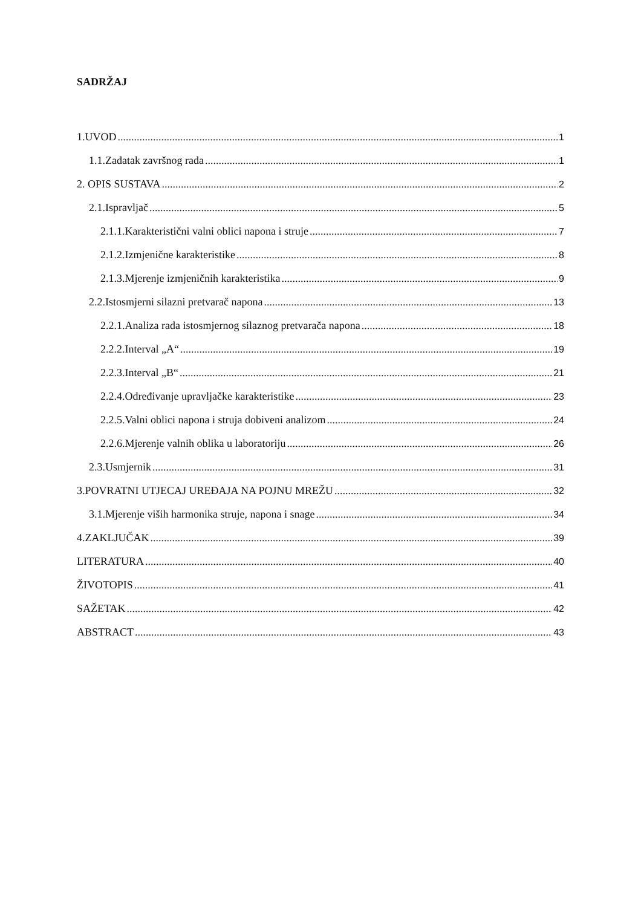SADRŽAJ
1.UVOD 1
1.1.Zadatak završnog rada 1
2. OPIS SUSTAVA 2
2.1.Ispravljač 5
2.1.1.Karakteristični valni oblici napona i struje 7
2.1.2.Izmjenične karakteristike 8
2.1.3.Mjerenje izmjeničnih karakteristika 9
2.2.Istosmjerni silazni pretvarač napona 13
2.2.1.Analiza rada istosmjernog silaznog pretvarača napona 18
2.2.2.Interval „A“ 19
2.2.3.Interval „B“ 21
2.2.4.Određivanje upravljačke karakteristike 23
2.2.5.Valni oblici napona i struja dobiveni analizom 24
2.2.6.Mjerenje valnih oblika u laboratoriju 26
2.3.Usmjernik 31
3.POVRATNI UTJECAJ UREĐAJA NA POJNU MREŽU 32
3.1.Mjerenje viših harmonika struje, napona i snage 34
4.ZAKLJUČAK 39
LITERATURA 40
ŽIVOTOPIS 41
SAŽETAK 42
ABSTRACT 43